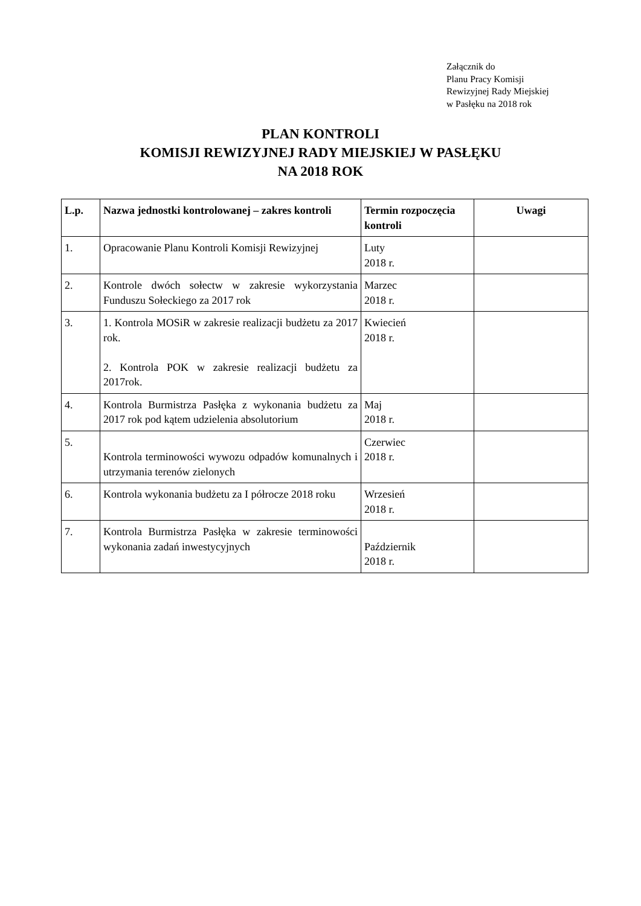Załącznik do
Planu Pracy Komisji
Rewizyjnej Rady Miejskiej
w Pasłęku na 2018 rok
PLAN KONTROLI
KOMISJI REWIZYJNEJ RADY MIEJSKIEJ W PASŁĘKU
NA 2018 ROK
| L.p. | Nazwa jednostki kontrolowanej – zakres kontroli | Termin rozpoczęcia kontroli | Uwagi |
| --- | --- | --- | --- |
| 1. | Opracowanie Planu Kontroli Komisji Rewizyjnej | Luty 2018 r. | |
| 2. | Kontrole dwóch sołectw w zakresie wykorzystania Funduszu Sołeckiego za 2017 rok | Marzec 2018 r. | |
| 3. | 1. Kontrola MOSiR w zakresie realizacji budżetu za 2017 rok. 2. Kontrola POK w zakresie realizacji budżetu za 2017rok. | Kwiecień 2018 r. | |
| 4. | Kontrola Burmistrza Pasłęka z wykonania budżetu za 2017 rok pod kątem udzielenia absolutorium | Maj 2018 r. | |
| 5. | Kontrola terminowości wywozu odpadów komunalnych i utrzymania terenów zielonych | Czerwiec 2018 r. | |
| 6. | Kontrola wykonania budżetu za I półrocze 2018 roku | Wrzesień 2018 r. | |
| 7. | Kontrola Burmistrza Pasłęka w zakresie terminowości wykonania zadań inwestycyjnych | Październik 2018 r. | |